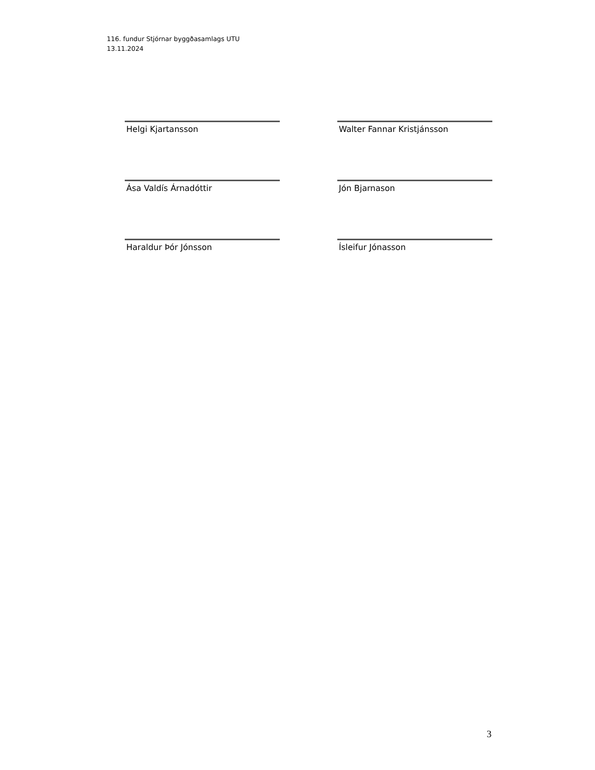116. fundur Stjórnar byggðasamlags UTU
13.11.2024
Helgi Kjartansson
Walter Fannar Kristjánsson
Ása Valdís Árnadóttir
Jón Bjarnason
Haraldur Þór Jónsson
Ísleifur Jónasson
3